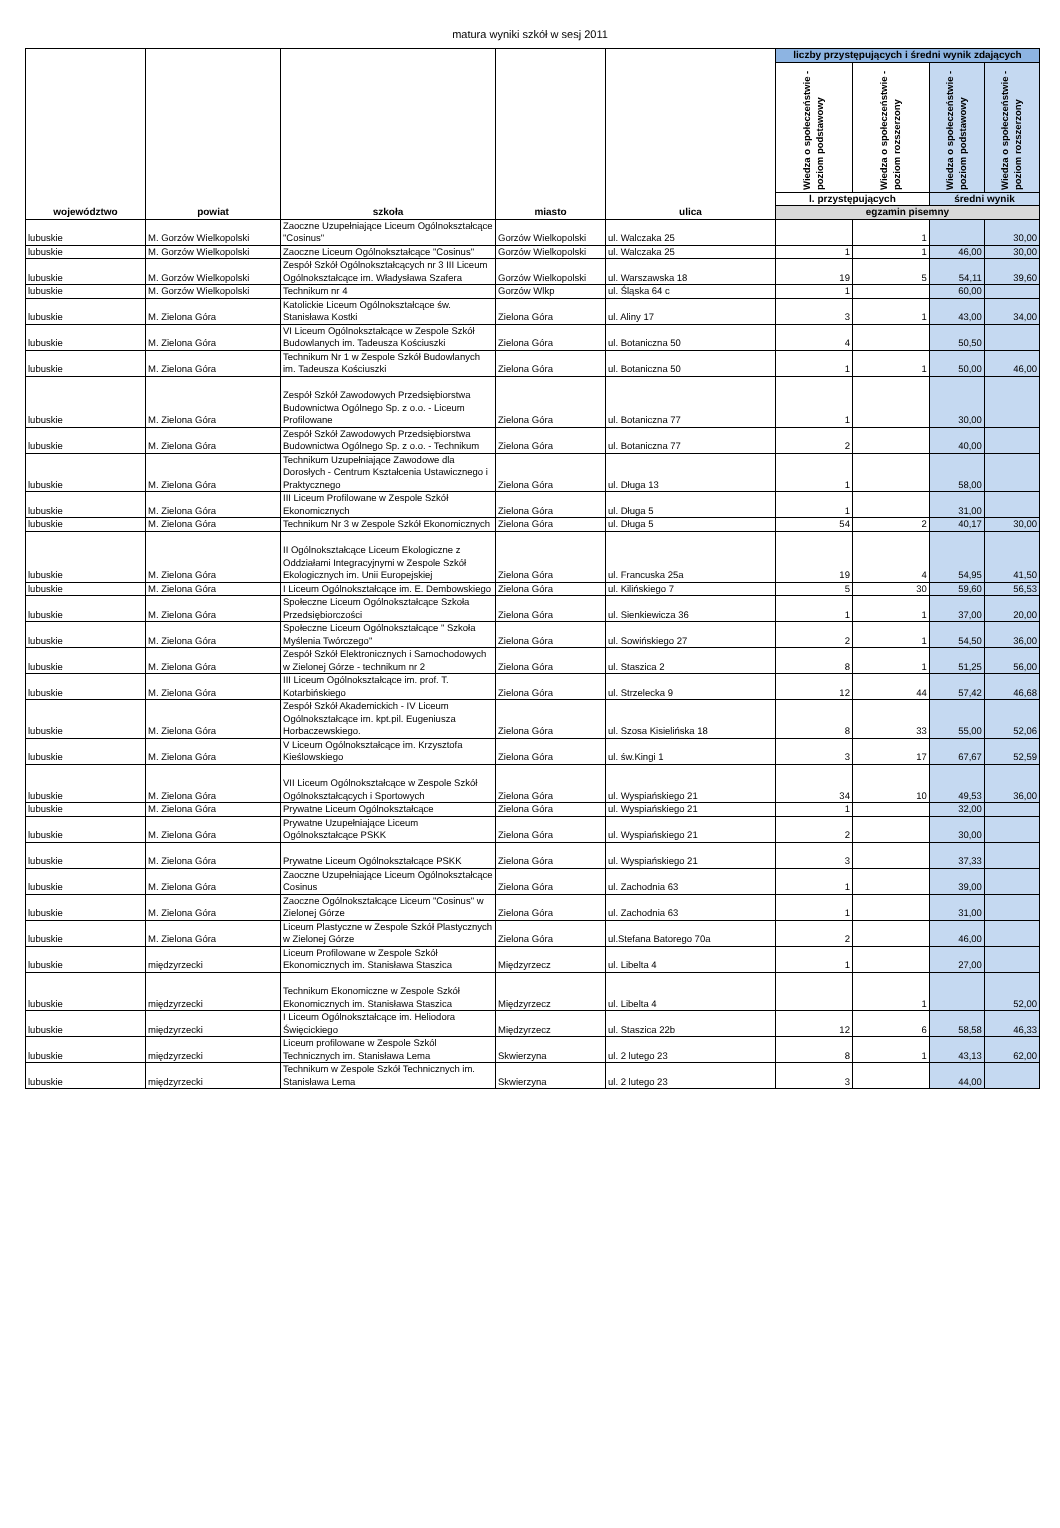matura wyniki szkół w sesj 2011
| województwo | powiat | szkoła | miasto | ulica | liczby przystępujących i średni wynik zdających | | | |
| --- | --- | --- | --- | --- | --- | --- | --- | --- |
| | | | | | Wiedza o społeczeństwie - poziom podstawowy | Wiedza o społeczeństwie - poziom rozszerzony | Wiedza o społeczeństwie - poziom podstawowy | Wiedza o społeczeństwie - poziom rozszerzony |
| | | | | | l. przystępujących | | średni wynik | |
| | | | | | egzamin pisemny | | | |
| lubuskie | M. Gorzów Wielkopolski | Zaoczne Uzupełniające Liceum Ogólnokształcące "Cosinus" | Gorzów Wielkopolski | ul. Walczaka 25 | | 1 | | 30,00 |
| lubuskie | M. Gorzów Wielkopolski | Zaoczne Liceum Ogólnokształcące "Cosinus" | Gorzów Wielkopolski | ul. Walczaka 25 | 1 | 1 | 46,00 | 30,00 |
| lubuskie | M. Gorzów Wielkopolski | Zespół Szkół Ogólnokształcących nr 3 III Liceum Ogólnokształcące im. Władysława Szafera | Gorzów Wielkopolski | ul. Warszawska 18 | 19 | 5 | 54,11 | 39,60 |
| lubuskie | M. Gorzów Wielkopolski | Technikum nr 4 | Gorzów Wlkp | ul. Śląska 64 c | 1 | | 60,00 | |
| lubuskie | M. Zielona Góra | Katolickie Liceum Ogólnokształcące św. Stanisława Kostki | Zielona Góra | ul. Aliny 17 | 3 | 1 | 43,00 | 34,00 |
| lubuskie | M. Zielona Góra | VI Liceum Ogólnokształcące w Zespole Szkół Budowlanych im. Tadeusza Kościuszki | Zielona Góra | ul. Botaniczna 50 | 4 | | 50,50 | |
| lubuskie | M. Zielona Góra | Technikum Nr 1 w Zespole Szkół Budowlanych im. Tadeusza Kościuszki | Zielona Góra | ul. Botaniczna 50 | 1 | 1 | 50,00 | 46,00 |
| lubuskie | M. Zielona Góra | Zespół Szkół Zawodowych Przedsiębiorstwa Budownictwa Ogólnego Sp. z o.o. - Liceum Profilowane | Zielona Góra | ul. Botaniczna 77 | 1 | | 30,00 | |
| lubuskie | M. Zielona Góra | Zespół Szkół Zawodowych Przedsiębiorstwa Budownictwa Ogólnego Sp. z o.o. - Technikum | Zielona Góra | ul. Botaniczna 77 | 2 | | 40,00 | |
| lubuskie | M. Zielona Góra | Technikum Uzupełniające Zawodowe dla Dorosłych - Centrum Kształcenia Ustawicznego i Praktycznego | Zielona Góra | ul. Długa 13 | 1 | | 58,00 | |
| lubuskie | M. Zielona Góra | III Liceum Profilowane w Zespole Szkół Ekonomicznych | Zielona Góra | ul. Długa 5 | 1 | | 31,00 | |
| lubuskie | M. Zielona Góra | Technikum Nr 3 w Zespole Szkół Ekonomicznych | Zielona Góra | ul. Długa 5 | 54 | 2 | 40,17 | 30,00 |
| lubuskie | M. Zielona Góra | II Ogólnokształcące Liceum Ekologiczne z Oddziałami Integracyjnymi w Zespole Szkół Ekologicznych im. Unii Europejskiej | Zielona Góra | ul. Francuska 25a | 19 | 4 | 54,95 | 41,50 |
| lubuskie | M. Zielona Góra | I Liceum Ogólnokształcące im. E. Dembowskiego | Zielona Góra | ul. Kilińskiego 7 | 5 | 30 | 59,60 | 56,53 |
| lubuskie | M. Zielona Góra | Społeczne Liceum Ogólnokształcące Szkoła Przedsiębiorczości | Zielona Góra | ul. Sienkiewicza 36 | 1 | 1 | 37,00 | 20,00 |
| lubuskie | M. Zielona Góra | Społeczne Liceum Ogólnokształcące " Szkoła Myślenia Twórczego" | Zielona Góra | ul. Sowińskiego 27 | 2 | 1 | 54,50 | 36,00 |
| lubuskie | M. Zielona Góra | Zespół Szkół Elektronicznych i Samochodowych w Zielonej Górze - technikum nr 2 | Zielona Góra | ul. Staszica 2 | 8 | 1 | 51,25 | 56,00 |
| lubuskie | M. Zielona Góra | III Liceum Ogólnokształcące im. prof. T. Kotarbińskiego | Zielona Góra | ul. Strzelecka 9 | 12 | 44 | 57,42 | 46,68 |
| lubuskie | M. Zielona Góra | Zespół Szkół Akademickich - IV Liceum Ogólnokształcące im. kpt.pil. Eugeniusza Horbaczewskiego. | Zielona Góra | ul. Szosa Kisielińska 18 | 8 | 33 | 55,00 | 52,06 |
| lubuskie | M. Zielona Góra | V Liceum Ogólnokształcące im. Krzysztofa Kieślowskiego | Zielona Góra | ul. św.Kingi 1 | 3 | 17 | 67,67 | 52,59 |
| lubuskie | M. Zielona Góra | VII Liceum Ogólnokształcące w Zespole Szkół Ogólnokształcących i Sportowych | Zielona Góra | ul. Wyspiańskiego 21 | 34 | 10 | 49,53 | 36,00 |
| lubuskie | M. Zielona Góra | Prywatne Liceum Ogólnokształcące | Zielona Góra | ul. Wyspiańskiego 21 | 1 | | 32,00 | |
| lubuskie | M. Zielona Góra | Prywatne Uzupełniające Liceum Ogólnokształcące PSKK | Zielona Góra | ul. Wyspiańskiego 21 | 2 | | 30,00 | |
| lubuskie | M. Zielona Góra | Prywatne Liceum Ogólnokształcące PSKK | Zielona Góra | ul. Wyspiańskiego 21 | 3 | | 37,33 | |
| lubuskie | M. Zielona Góra | Zaoczne Uzupełniające Liceum Ogólnokształcące Cosinus | Zielona Góra | ul. Zachodnia 63 | 1 | | 39,00 | |
| lubuskie | M. Zielona Góra | Zaoczne Ogólnokształcące Liceum "Cosinus" w Zielonej Górze | Zielona Góra | ul. Zachodnia 63 | 1 | | 31,00 | |
| lubuskie | M. Zielona Góra | Liceum Plastyczne w Zespole Szkół Plastycznych w Zielonej Górze | Zielona Góra | ul.Stefana Batorego 70a | 2 | | 46,00 | |
| lubuskie | międzyrzecki | Liceum Profilowane w Zespole Szkół Ekonomicznych im. Stanisława Staszica | Międzyrzecz | ul. Libelta 4 | 1 | | 27,00 | |
| lubuskie | międzyrzecki | Technikum Ekonomiczne w Zespole Szkół Ekonomicznych im. Stanisława Staszica | Międzyrzecz | ul. Libelta 4 | | 1 | | 52,00 |
| lubuskie | międzyrzecki | I Liceum Ogólnokształcące im. Heliodora Święcickiego | Międzyrzecz | ul. Staszica 22b | 12 | 6 | 58,58 | 46,33 |
| lubuskie | międzyrzecki | Liceum profilowane w Zespole Szkól Technicznych im. Stanisława Lema | Skwierzyna | ul. 2 lutego 23 | 8 | 1 | 43,13 | 62,00 |
| lubuskie | międzyrzecki | Technikum w Zespole Szkół Technicznych im. Stanisława Lema | Skwierzyna | ul. 2 lutego 23 | 3 | | 44,00 | |